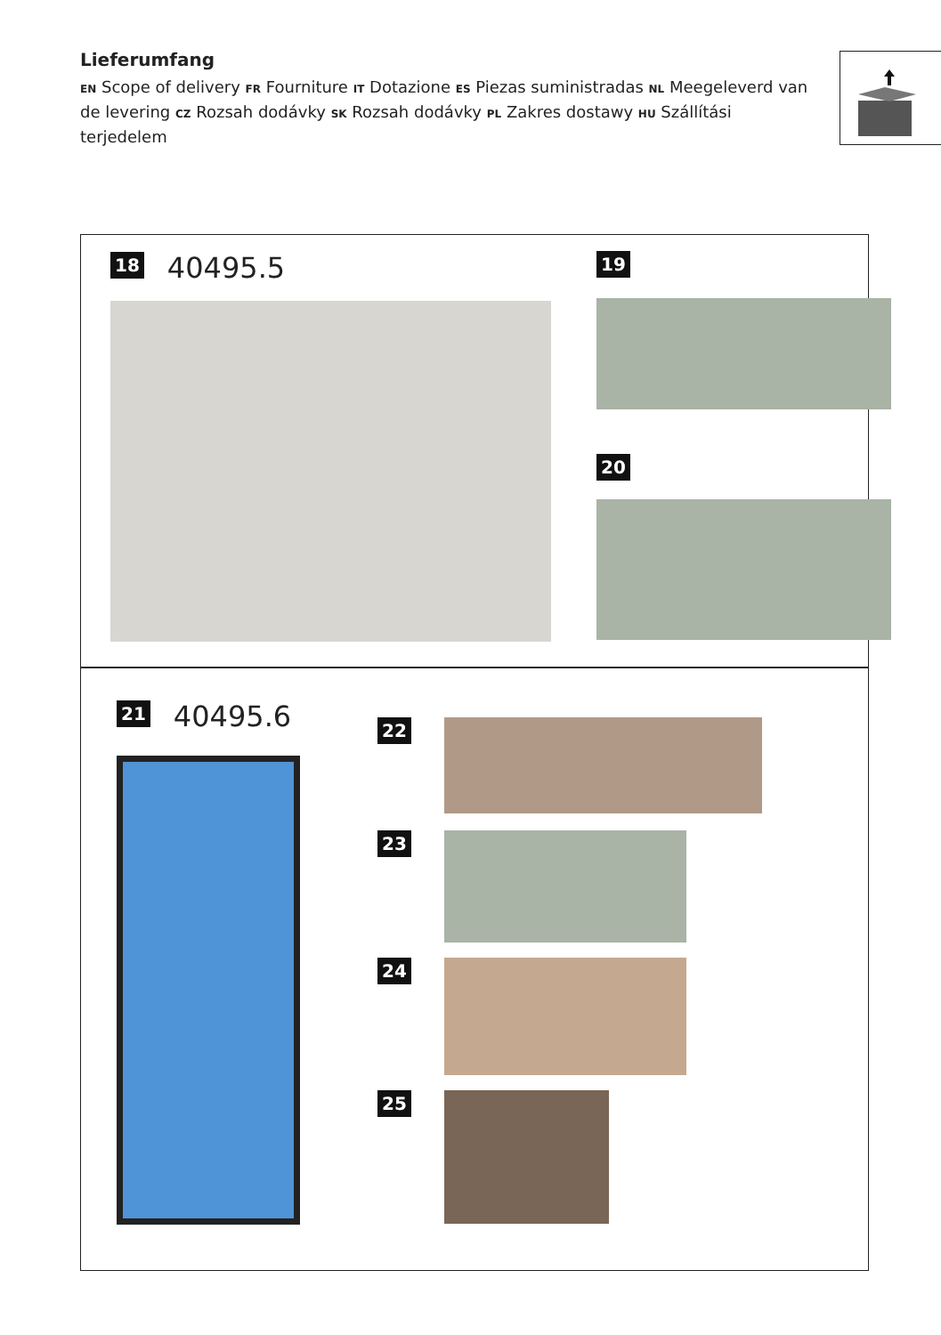Lieferumfang
EN Scope of delivery FR Fourniture IT Dotazione ES Piezas suministradas NL Meegeleverd van de levering CZ Rozsah dodávky SK Rozsah dodávky PL Zakres dostawy HU Szállítási terjedelem
18 40495.5 19
20
21 40495.6
22
23
24
25